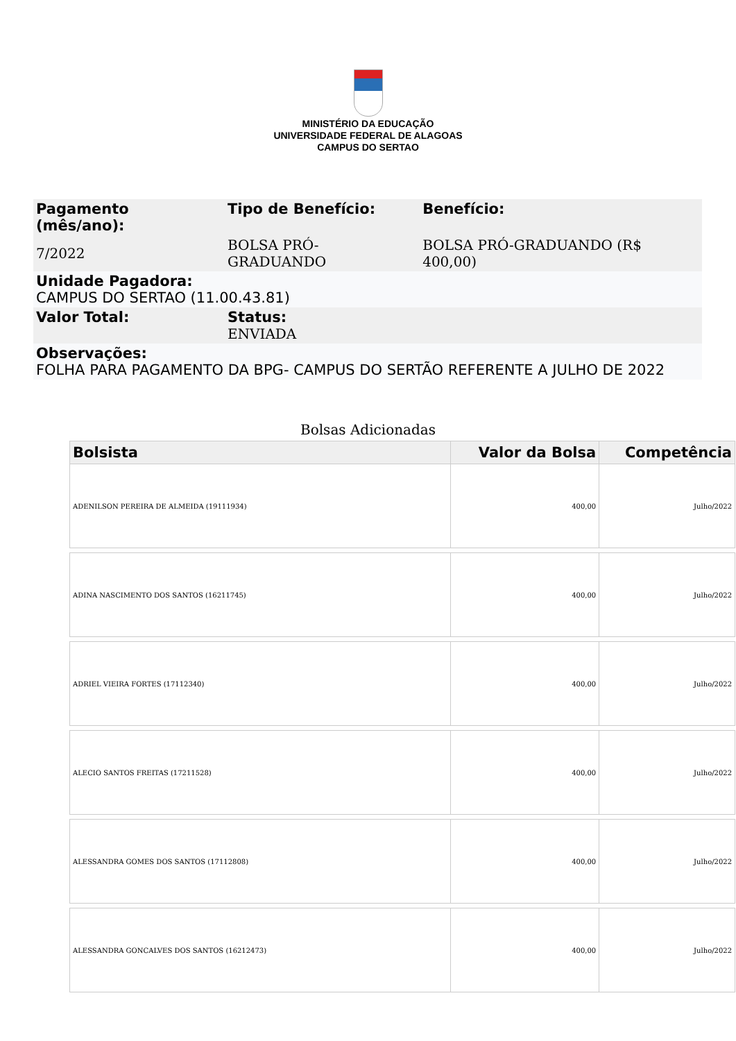MINISTÉRIO DA EDUCAÇÃO
UNIVERSIDADE FEDERAL DE ALAGOAS
CAMPUS DO SERTAO
| Pagamento (mês/ano): | Tipo de Benefício: | Benefício: |
| 7/2022 | BOLSA PRÓ-GRADUANDO | BOLSA PRÓ-GRADUANDO (R$ 400,00) |
| Unidade Pagadora: CAMPUS DO SERTAO (11.00.43.81) | | |
| Valor Total: | Status: ENVIADA | |
| Observações: FOLHA PARA PAGAMENTO DA BPG- CAMPUS DO SERTÃO REFERENTE A JULHO DE 2022 | | |
Bolsas Adicionadas
| Bolsista | Valor da Bolsa | Competência |
| --- | --- | --- |
| ADENILSON PEREIRA DE ALMEIDA (19111934) | 400,00 | Julho/2022 |
| ADINA NASCIMENTO DOS SANTOS (16211745) | 400,00 | Julho/2022 |
| ADRIEL VIEIRA FORTES (17112340) | 400,00 | Julho/2022 |
| ALECIO SANTOS FREITAS (17211528) | 400,00 | Julho/2022 |
| ALESSANDRA GOMES DOS SANTOS (17112808) | 400,00 | Julho/2022 |
| ALESSANDRA GONCALVES DOS SANTOS (16212473) | 400,00 | Julho/2022 |